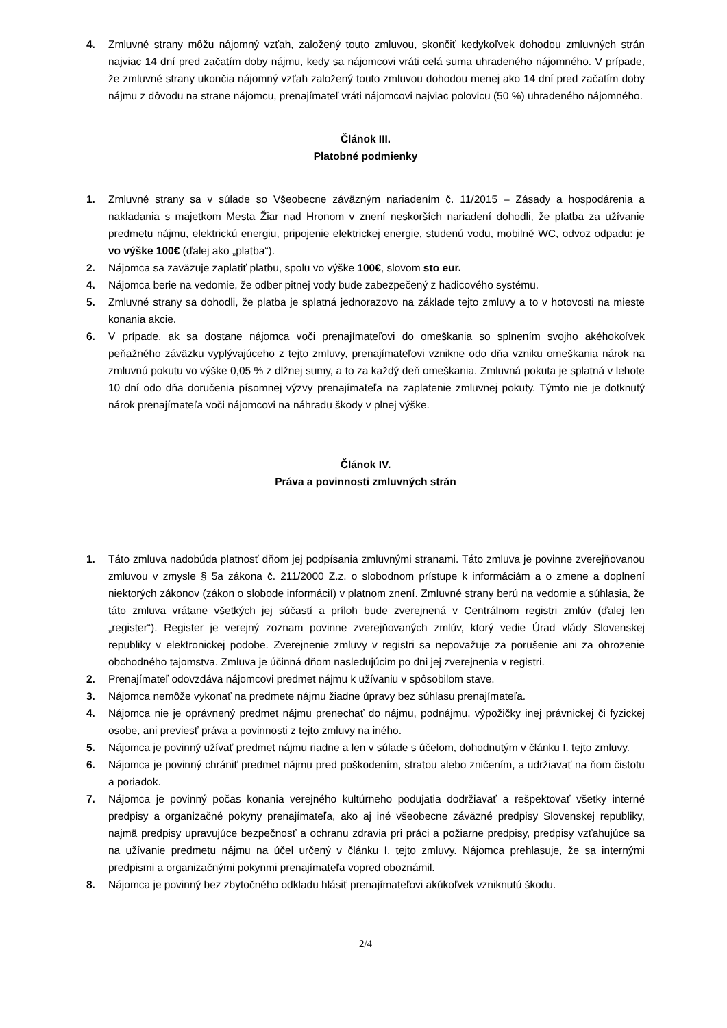4. Zmluvné strany môžu nájomný vzťah, založený touto zmluvou, skončiť kedykoľvek dohodou zmluvných strán najviac 14 dní pred začatím doby nájmu, kedy sa nájomcovi vráti celá suma uhradeného nájomného. V prípade, že zmluvné strany ukončia nájomný vzťah založený touto zmluvou dohodou menej ako 14 dní pred začatím doby nájmu z dôvodu na strane nájomcu, prenajímateľ vráti nájomcovi najviac polovicu (50 %) uhradeného nájomného.
Článok III.
Platobné podmienky
1. Zmluvné strany sa v súlade so Všeobecne záväzným nariadením č. 11/2015 – Zásady a hospodárenia a nakladania s majetkom Mesta Žiar nad Hronom v znení neskorších nariadení dohodli, že platba za užívanie predmetu nájmu, elektrickú energiu, pripojenie elektrickej energie, studenú vodu, mobilné WC, odvoz odpadu: je vo výške 100€ (ďalej ako „platba“).
2. Nájomca sa zaväzuje zaplatiť platbu, spolu vo výške 100€, slovom sto eur.
4. Nájomca berie na vedomie, že odber pitnej vody bude zabezpečený z hadicového systému.
5. Zmluvné strany sa dohodli, že platba je splatná jednorazovo na základe tejto zmluvy a to v hotovosti na mieste konania akcie.
6. V prípade, ak sa dostane nájomca voči prenajímateľovi do omeškania so splnením svojho akéhokoľvek peňažného záväzku vyplývajúceho z tejto zmluvy, prenajímateľovi vznikne odo dňa vzniku omeškania nárok na zmluvnú pokutu vo výške 0,05 % z dlžnej sumy, a to za každý deň omeškania. Zmluvná pokuta je splatná v lehote 10 dní odo dňa doručenia písomnej výzvy prenajímateľa na zaplatenie zmluvnej pokuty. Týmto nie je dotknutý nárok prenajímateľa voči nájomcovi na náhradu škody v plnej výške.
Článok IV.
Práva a povinnosti zmluvných strán
1. Táto zmluva nadobúda platnosť dňom jej podpísania zmluvnými stranami. Táto zmluva je povinne zverejňovanou zmluvou v zmysle § 5a zákona č. 211/2000 Z.z. o slobodnom prístupe k informáciám a o zmene a doplnení niektorých zákonov (zákon o slobode informácií) v platnom znení. Zmluvné strany berú na vedomie a súhlasia, že táto zmluva vrátane všetkých jej súčastí a príloh bude zverejnená v Centrálnom registri zmlúv (ďalej len „register“). Register je verejný zoznam povinne zverejňovaných zmlúv, ktorý vedie Úrad vlády Slovenskej republiky v elektronickej podobe. Zverejnenie zmluvy v registri sa nepovažuje za porušenie ani za ohrozenie obchodného tajomstva. Zmluva je účinná dňom nasledujúcim po dni jej zverejnenia v registri.
2. Prenajímateľ odovzdáva nájomcovi predmet nájmu k užívaniu v spôsobilom stave.
3. Nájomca nemôže vykonať na predmete nájmu žiadne úpravy bez súhlasu prenajímateľa.
4. Nájomca nie je oprávnený predmet nájmu prenechať do nájmu, podnájmu, výpožičky inej právnickej či fyzickej osobe, ani previesť práva a povinnosti z tejto zmluvy na iného.
5. Nájomca je povinný užívať predmet nájmu riadne a len v súlade s účelom, dohodnutým v článku I. tejto zmluvy.
6. Nájomca je povinný chrániť predmet nájmu pred poškodením, stratou alebo zničením, a udržiavať na ňom čistotu a poriadok.
7. Nájomca je povinný počas konania verejného kultúrneho podujatia dodržiavať a rešpektovať všetky interné predpisy a organizačné pokyny prenajímateľa, ako aj iné všeobecne záväzné predpisy Slovenskej republiky, najmä predpisy upravujúce bezpečnosť a ochranu zdravia pri práci a požiarne predpisy, predpisy vzťahujúce sa na užívanie predmetu nájmu na účel určený v článku I. tejto zmluvy. Nájomca prehlasuje, že sa internými predpismi a organizačnými pokynmi prenajímateľa vopred oboznámil.
8. Nájomca je povinný bez zbytočného odkladu hlásiť prenajímateľovi akúkoľvek vzniknutú škodu.
2/4